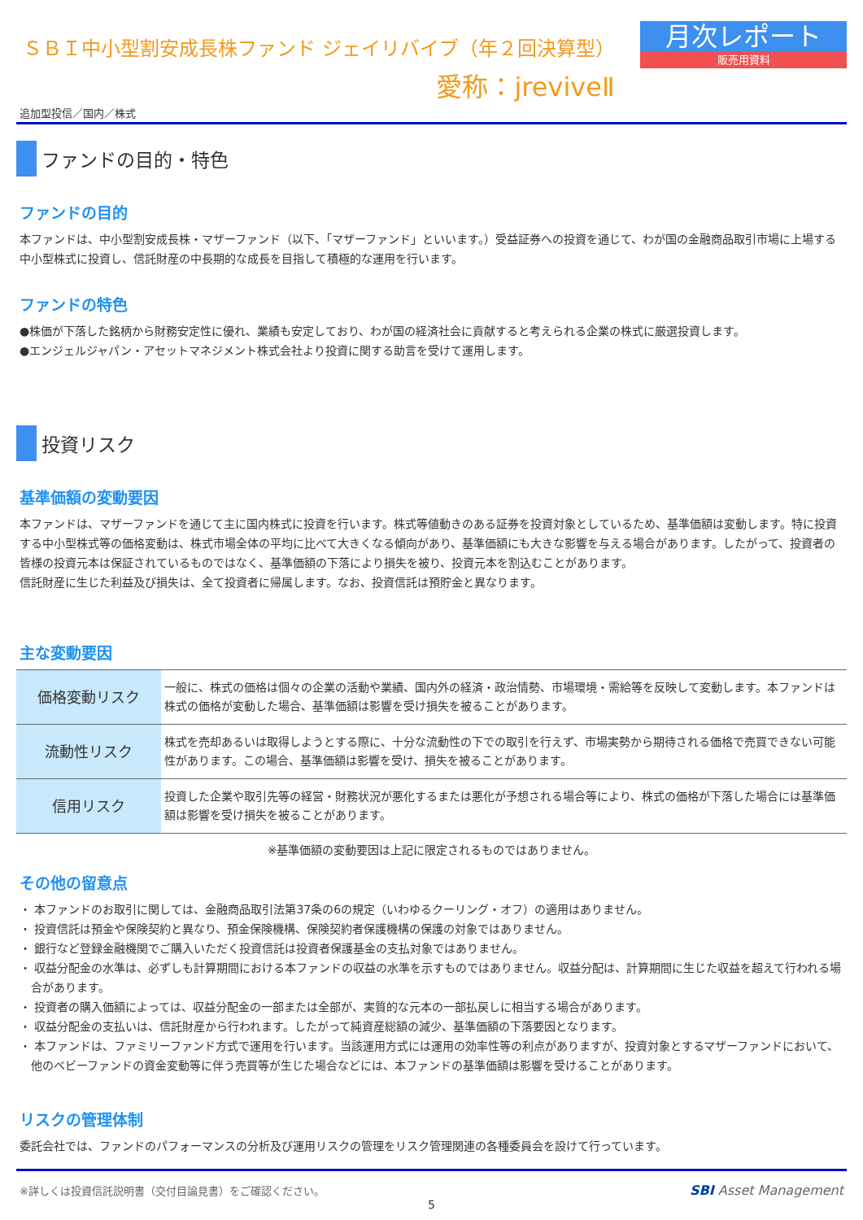ＳＢＩ中小型割安成長株ファンド ジェイリバイブ（年２回決算型）
愛称：jreviveⅡ
月次レポート
販売用資料
追加型投信／国内／株式
ファンドの目的・特色
ファンドの目的
本ファンドは、中小型割安成長株・マザーファンド（以下、「マザーファンド」といいます。）受益証券への投資を通じて、わが国の金融商品取引市場に上場する中小型株式に投資し、信託財産の中長期的な成長を目指して積極的な運用を行います。
ファンドの特色
●株価が下落した銘柄から財務安定性に優れ、業績も安定しており、わが国の経済社会に貢献すると考えられる企業の株式に厳選投資します。
●エンジェルジャパン・アセットマネジメント株式会社より投資に関する助言を受けて運用します。
投資リスク
基準価額の変動要因
本ファンドは、マザーファンドを通じて主に国内株式に投資を行います。株式等値動きのある証券を投資対象としているため、基準価額は変動します。特に投資する中小型株式等の価格変動は、株式市場全体の平均に比べて大きくなる傾向があり、基準価額にも大きな影響を与える場合があります。したがって、投資者の皆様の投資元本は保証されているものではなく、基準価額の下落により損失を被り、投資元本を割込むことがあります。
信託財産に生じた利益及び損失は、全て投資者に帰属します。なお、投資信託は預貯金と異なります。
主な変動要因
| 価格変動リスク | 一般に、株式の価格は個々の企業の活動や業績、国内外の経済・政治情勢、市場環境・需給等を反映して変動します。本ファンドは株式の価格が変動した場合、基準価額は影響を受け損失を被ることがあります。 |
| 流動性リスク | 株式を売却あるいは取得しようとする際に、十分な流動性の下での取引を行えず、市場実勢から期待される価格で売買できない可能性があります。この場合、基準価額は影響を受け、損失を被ることがあります。 |
| 信用リスク | 投資した企業や取引先等の経営・財務状況が悪化するまたは悪化が予想される場合等により、株式の価格が下落した場合には基準価額は影響を受け損失を被ることがあります。 |
※基準価額の変動要因は上記に限定されるものではありません。
その他の留意点
・ 本ファンドのお取引に関しては、金融商品取引法第37条の6の規定（いわゆるクーリング・オフ）の適用はありません。
・ 投資信託は預金や保険契約と異なり、預金保険機構、保険契約者保護機構の保護の対象ではありません。
・ 銀行など登録金融機関でご購入いただく投資信託は投資者保護基金の支払対象ではありません。
・ 収益分配金の水準は、必ずしも計算期間における本ファンドの収益の水準を示すものではありません。収益分配は、計算期間に生じた収益を超えて行われる場合があります。
・ 投資者の購入価額によっては、収益分配金の一部または全部が、実質的な元本の一部払戻しに相当する場合があります。
・ 収益分配金の支払いは、信託財産から行われます。したがって純資産総額の減少、基準価額の下落要因となります。
・ 本ファンドは、ファミリーファンド方式で運用を行います。当該運用方式には運用の効率性等の利点がありますが、投資対象とするマザーファンドにおいて、他のベビーファンドの資金変動等に伴う売買等が生じた場合などには、本ファンドの基準価額は影響を受けることがあります。
リスクの管理体制
委託会社では、ファンドのパフォーマンスの分析及び運用リスクの管理をリスク管理関連の各種委員会を設けて行っています。
※詳しくは投資信託説明書（交付目論見書）をご確認ください。 SBI Asset Management
5